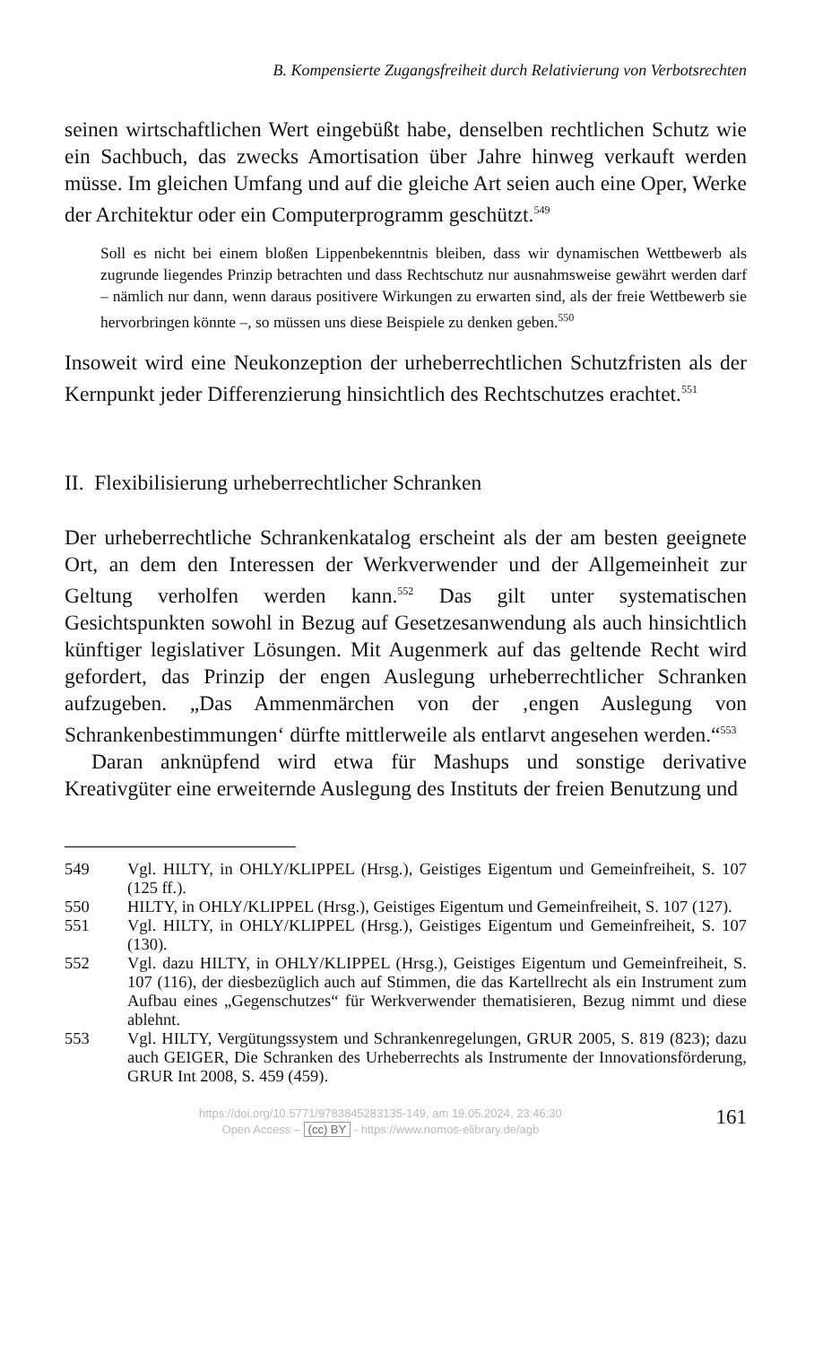B. Kompensierte Zugangsfreiheit durch Relativierung von Verbotsrechten
seinen wirtschaftlichen Wert eingebüßt habe, denselben rechtlichen Schutz wie ein Sachbuch, das zwecks Amortisation über Jahre hinweg verkauft werden müsse. Im gleichen Umfang und auf die gleiche Art seien auch eine Oper, Werke der Architektur oder ein Computerprogramm geschützt.<sup>549</sup>
Soll es nicht bei einem bloßen Lippenbekenntnis bleiben, dass wir dynamischen Wettbewerb als zugrunde liegendes Prinzip betrachten und dass Rechtschutz nur ausnahmsweise gewährt werden darf – nämlich nur dann, wenn daraus positivere Wirkungen zu erwarten sind, als der freie Wettbewerb sie hervorbringen könnte –, so müssen uns diese Beispiele zu denken geben.<sup>550</sup>
Insoweit wird eine Neukonzeption der urheberrechtlichen Schutzfristen als der Kernpunkt jeder Differenzierung hinsichtlich des Rechtschutzes erachtet.<sup>551</sup>
II. Flexibilisierung urheberrechtlicher Schranken
Der urheberrechtliche Schrankenkatalog erscheint als der am besten geeignete Ort, an dem den Interessen der Werkverwender und der Allgemeinheit zur Geltung verholfen werden kann.<sup>552</sup> Das gilt unter systematischen Gesichtspunkten sowohl in Bezug auf Gesetzesanwendung als auch hinsichtlich künftiger legislativer Lösungen. Mit Augenmerk auf das geltende Recht wird gefordert, das Prinzip der engen Auslegung urheberrechtlicher Schranken aufzugeben. „Das Ammenmärchen von der ‚engen Auslegung von Schrankenbestimmungen‘ dürfte mittlerweile als entlarvt angesehen werden.“<sup>553</sup>
Daran anknüpfend wird etwa für Mashups und sonstige derivative Kreativgüter eine erweiternde Auslegung des Instituts der freien Benutzung und
549 Vgl. HILTY, in OHLY/KLIPPEL (Hrsg.), Geistiges Eigentum und Gemeinfreiheit, S. 107 (125 ff.).
550 HILTY, in OHLY/KLIPPEL (Hrsg.), Geistiges Eigentum und Gemeinfreiheit, S. 107 (127).
551 Vgl. HILTY, in OHLY/KLIPPEL (Hrsg.), Geistiges Eigentum und Gemeinfreiheit, S. 107 (130).
552 Vgl. dazu HILTY, in OHLY/KLIPPEL (Hrsg.), Geistiges Eigentum und Gemeinfreiheit, S. 107 (116), der diesbezüglich auch auf Stimmen, die das Kartellrecht als ein Instrument zum Aufbau eines „Gegenschutzes“ für Werkverwender thematisieren, Bezug nimmt und diese ablehnt.
553 Vgl. HILTY, Vergütungssystem und Schrankenregelungen, GRUR 2005, S. 819 (823); dazu auch GEIGER, Die Schranken des Urheberrechts als Instrumente der Innovationsförderung, GRUR Int 2008, S. 459 (459).
https://doi.org/10.5771/9783845283135-149, am 19.05.2024, 23:46:30
Open Access – (cc) BY - https://www.nomos-elibrary.de/agb
161